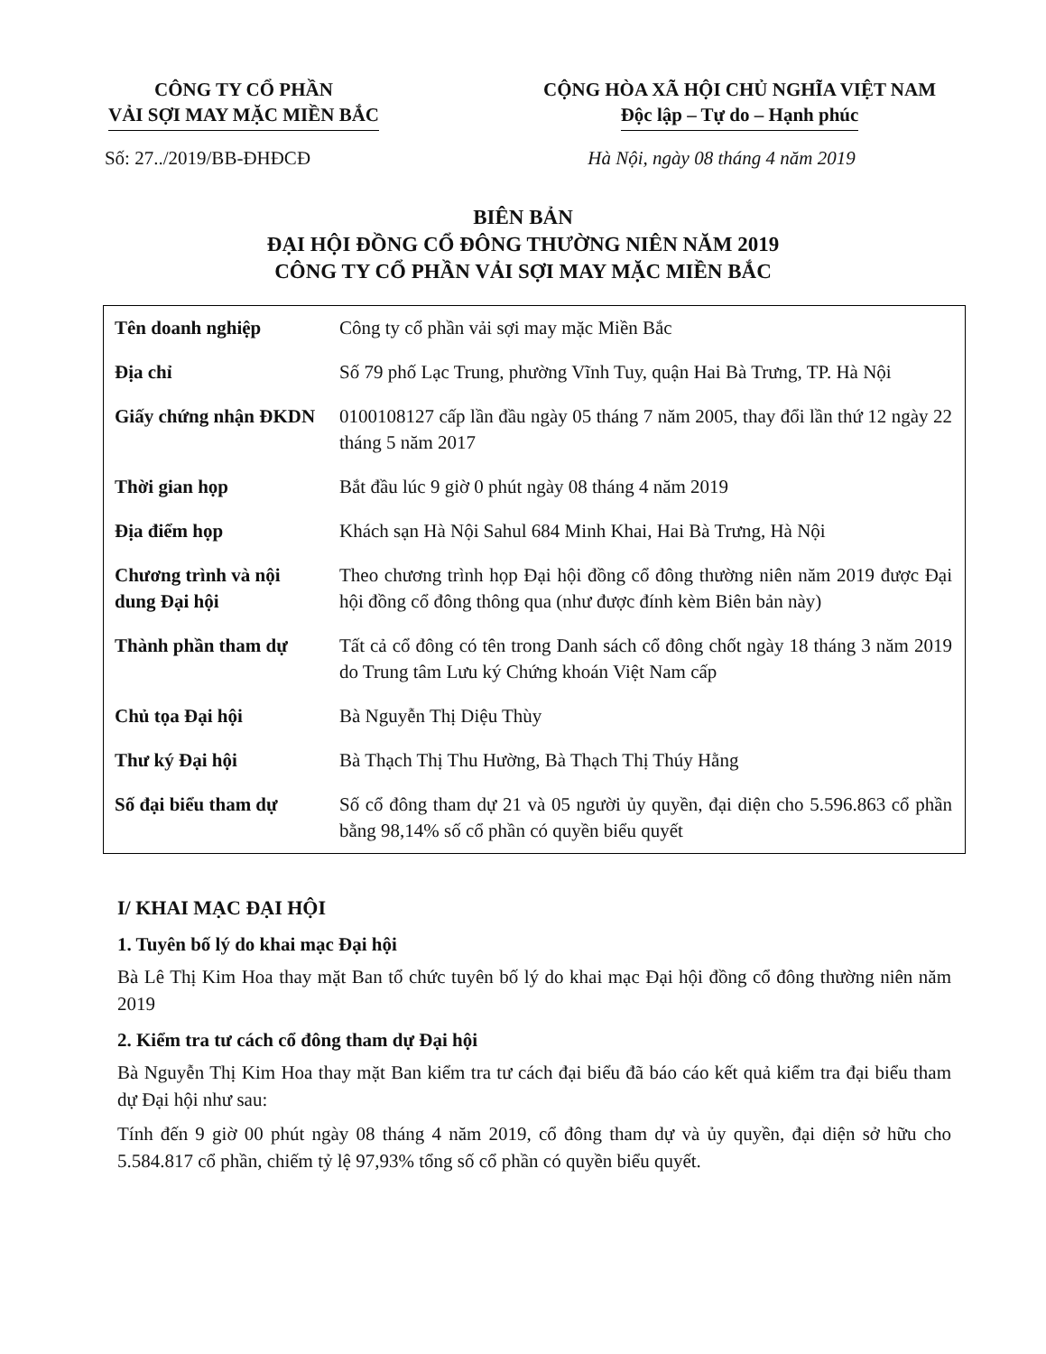CÔNG TY CỔ PHẦN
VẢI SỢI MAY MẶC MIỀN BẮC
CỘNG HÒA XÃ HỘI CHỦ NGHĨA VIỆT NAM
Độc lập – Tự do – Hạnh phúc
Số: 27../2019/BB-ĐHĐCĐ Hà Nội, ngày 08 tháng 4 năm 2019
BIÊN BẢN
ĐẠI HỘI ĐỒNG CỔ ĐÔNG THƯỜNG NIÊN NĂM 2019
CÔNG TY CỔ PHẦN VẢI SỢI MAY MẶC MIỀN BẮC
| Tên doanh nghiệp | Công ty cổ phần vải sợi may mặc Miền Bắc |
| Địa chỉ | Số 79 phố Lạc Trung, phường Vĩnh Tuy, quận Hai Bà Trưng, TP. Hà Nội |
| Giấy chứng nhận ĐKDN | 0100108127 cấp lần đầu ngày 05 tháng 7 năm 2005, thay đổi lần thứ 12 ngày 22 tháng 5 năm 2017 |
| Thời gian họp | Bắt đầu lúc 9 giờ 0 phút ngày 08 tháng 4 năm 2019 |
| Địa điểm họp | Khách sạn Hà Nội Sahul 684 Minh Khai, Hai Bà Trưng, Hà Nội |
| Chương trình và nội dung Đại hội | Theo chương trình họp Đại hội đồng cổ đông thường niên năm 2019 được Đại hội đồng cổ đông thông qua (như được đính kèm Biên bản này) |
| Thành phần tham dự | Tất cả cổ đông có tên trong Danh sách cổ đông chốt ngày 18 tháng 3 năm 2019 do Trung tâm Lưu ký Chứng khoán Việt Nam cấp |
| Chủ tọa Đại hội | Bà Nguyễn Thị Diệu Thùy |
| Thư ký Đại hội | Bà Thạch Thị Thu Hường, Bà Thạch Thị Thúy Hằng |
| Số đại biểu tham dự | Số cổ đông tham dự 21 và 05 người ủy quyền, đại diện cho 5.596.863 cổ phần bằng 98,14% số cổ phần có quyền biểu quyết |
I/ KHAI MẠC ĐẠI HỘI
1. Tuyên bố lý do khai mạc Đại hội
Bà Lê Thị Kim Hoa thay mặt Ban tổ chức tuyên bố lý do khai mạc Đại hội đồng cổ đông thường niên năm 2019
2. Kiểm tra tư cách cổ đông tham dự Đại hội
Bà Nguyễn Thị Kim Hoa thay mặt Ban kiểm tra tư cách đại biểu đã báo cáo kết quả kiểm tra đại biểu tham dự Đại hội như sau:
Tính đến 9 giờ 00 phút ngày 08 tháng 4 năm 2019, cổ đông tham dự và ủy quyền, đại diện sở hữu cho 5.584.817 cổ phần, chiếm tỷ lệ 97,93% tổng số cổ phần có quyền biểu quyết.